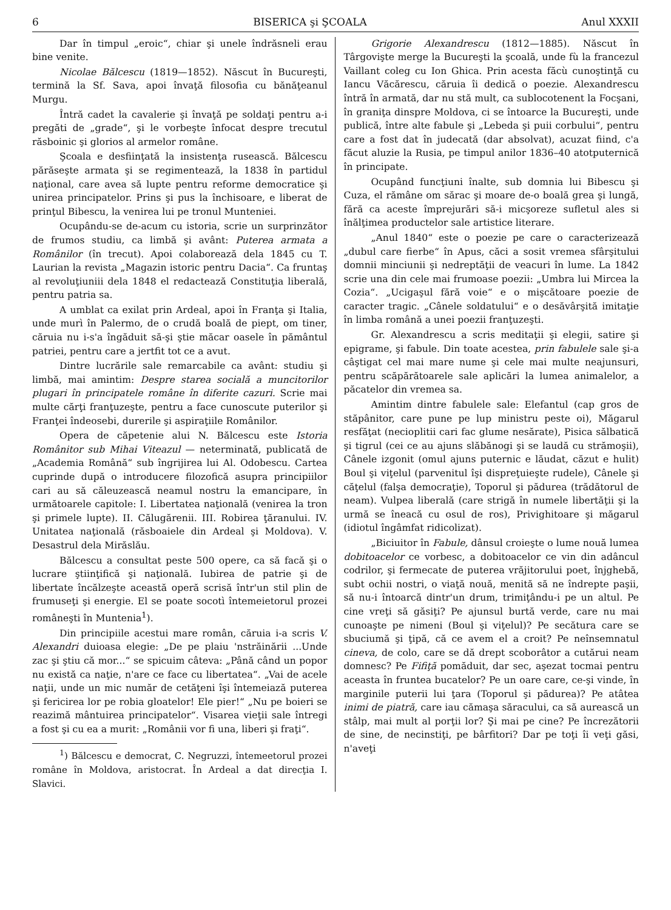6 BISERICA şi ŞCOALA Anul XXXII
Dar în timpul „eroic“, chiar şi unele îndrăsneli erau bine venite.
Nicolae Bălcescu (1819—1852). Născut în Bucureşti, termină la Sf. Sava, apoi învaţă filosofia cu bănăţeanul Murgu.
Întră cadet la cavalerie şi învaţă pe soldaţi pentru a-i pregăti de „grade“, şi le vorbeşte înfocat despre trecutul răsboinic şi glorios al armelor române.
Şcoala e desfiinţată la insistenţa rusească. Bălcescu părăseşte armata şi se regimentează, la 1838 în partidul naţional, care avea să lupte pentru reforme democratice şi unirea principatelor. Prins şi pus la închisoare, e liberat de prinţul Bibescu, la venirea lui pe tronul Munteniei.
Ocupându-se de-acum cu istoria, scrie un surprinzător de frumos studiu, ca limbă şi avânt: Puterea armata a Românilor (în trecut). Apoi colaborează dela 1845 cu T. Laurian la revista „Magazin istoric pentru Dacia“. Ca fruntaş al revoluţiuniii dela 1848 el redactează Constituţia liberală, pentru patria sa.
A umblat ca exilat prin Ardeal, apoi în Franţa şi Italia, unde murì în Palermo, de o crudă boală de piept, om tiner, căruia nu i-s'a îngăduit să-şi ştie măcar oasele în pământul patriei, pentru care a jertfit tot ce a avut.
Dintre lucrările sale remarcabile ca avânt: studiu şi limbă, mai amintim: Despre starea socială a muncitorilor plugari în principatele române în diferite cazuri. Scrie mai multe cărţi franţuzeşte, pentru a face cunoscute puterilor şi Franţei îndeosebi, durerile şi aspiraţiile Românilor.
Opera de căpetenie alui N. Bălcescu este Istoria Românitor sub Mihai Viteazul — neterminată, publicată de „Academia Română“ sub îngrijirea lui Al. Odobescu. Cartea cuprinde după o introducere filozofică asupra principiilor cari au să căleuzească neamul nostru la emancipare, în următoarele capitole: I. Libertatea naţională (venirea la tron şi primele lupte). II. Călugărenii. III. Robirea ţăranului. IV. Unitatea naţională (răsboaiele din Ardeal şi Moldova). V. Desastrul dela Mirăslău.
Bălcescu a consultat peste 500 opere, ca să facă şi o lucrare ştiinţifică şi naţională. Iubirea de patrie şi de libertate încălzeşte această operă scrisă într'un stil plin de frumuseţi şi energie. El se poate socotì întemeietorul prozei româneşti în Muntenia<sup>1</sup>).
Din principiile acestui mare român, căruia i-a scris V. Alexandri duioasa elegie: „De pe plaiu 'nstrăinării ...Unde zac şi ştiu că mor...“ se spicuim câteva: „Până când un popor nu există ca naţie, n'are ce face cu libertatea“. „Vai de acele naţii, unde un mic număr de cetăţeni îşi întemeiază puterea şi fericirea lor pe robia gloatelor! Ele pier!“ „Nu pe boieri se reazimă mântuirea principatelor“. Visarea vieţii sale întregi a fost şi cu ea a murit: „Românii vor fi una, liberi şi fraţi“.
<sup>1</sup>) Bălcescu e democrat, C. Negruzzi, întemeetorul prozei române în Moldova, aristocrat. În Ardeal a dat direcţia I. Slavici.
Grigorie Alexandrescu (1812—1885). Născut în Târgovişte merge la Bucureşti la şcoală, unde fù la francezul Vaillant coleg cu Ion Ghica. Prin acesta făcù cunoştinţă cu Iancu Văcărescu, căruia îi dedică o poezie. Alexandrescu întră în armată, dar nu stă mult, ca sublocotenent la Focşani, în graniţa dinspre Moldova, ci se întoarce la Bucureşti, unde publică, între alte fabule şi „Lebeda şi puii corbului“, pentru care a fost dat în judecată (dar absolvat), acuzat fiind, c'a făcut aluzie la Rusia, pe timpul anilor 1836–40 atotputernică în principate.
Ocupând funcţiuni înalte, sub domnia lui Bibescu şi Cuza, el rămâne om sărac şi moare de-o boală grea şi lungă, fără ca aceste împrejurări să-i micşoreze sufletul ales si înălţimea productelor sale artistice literare.
„Anul 1840“ este o poezie pe care o caracterizează „dubul care fierbe“ în Apus, căci a sosit vremea sfârşitului domnii minciunii şi nedreptăţii de veacuri în lume. La 1842 scrie una din cele mai frumoase poezii: „Umbra lui Mircea la Cozia“. „Ucigaşul fără voie“ e o mişcătoare poezie de caracter tragic. „Cânele soldatului“ e o desăvârşită imitaţie în limba română a unei poezii franţuzeşti.
Gr. Alexandrescu a scris meditaţii şi elegii, satire şi epigrame, şi fabule. Din toate acestea, prin fabulele sale şi-a câştigat cel mai mare nume şi cele mai multe neajunsuri, pentru scăpărătoarele sale aplicări la lumea animalelor, a păcatelor din vremea sa.
Amintim dintre fabulele sale: Elefantul (cap gros de stăpânitor, care pune pe lup ministru peste oi), Măgarul resfăţat (necioplitii cari fac glume nesărate), Pisica sălbatică şi tigrul (cei ce au ajuns slăbănogi şi se laudă cu strămoşii), Cânele izgonit (omul ajuns puternic e lăudat, căzut e hulit) Boul şi viţelul (parvenitul îşi dispreţuieşte rudele), Cânele şi căţelul (falşa democraţie), Toporul şi pădurea (trădătorul de neam). Vulpea liberală (care strigă în numele libertăţii şi la urmă se îneacă cu osul de ros), Privighitoare şi măgarul (idiotul îngâmfat ridicolizat).
„Biciuitor în Fabule, dânsul croieşte o lume nouă lumea dobitoacelor ce vorbesc, a dobitoacelor ce vin din adâncul codrilor, şi fermecate de puterea vrăjitorului poet, înjghebă, subt ochii nostri, o viaţă nouă, menită să ne îndrepte paşii, să nu-i întoarcă dintr'un drum, trimiţându-i pe un altul. Pe cine vreţi să găsiţi? Pe ajunsul burtă verde, care nu mai cunoaşte pe nimeni (Boul şi viţelul)? Pe secătura care se sbuciumă şi ţipă, că ce avem el a croit? Pe neînsemnatul cineva, de colo, care se dă drept scoborâtor a cutărui neam domnesc? Pe Fifiţă pomăduit, dar sec, aşezat tocmai pentru aceasta în fruntea bucatelor? Pe un oare care, ce-şi vinde, în marginile puterii lui ţara (Toporul şi pădurea)? Pe atâtea inimi de piatră, care iau cămaşa săracului, ca să aurească un stâlp, mai mult al porţii lor? Şi mai pe cine? Pe încrezătorii de sine, de necinstiţi, pe bârfitori? Dar pe toţi îi veţi găsi, n'aveţi